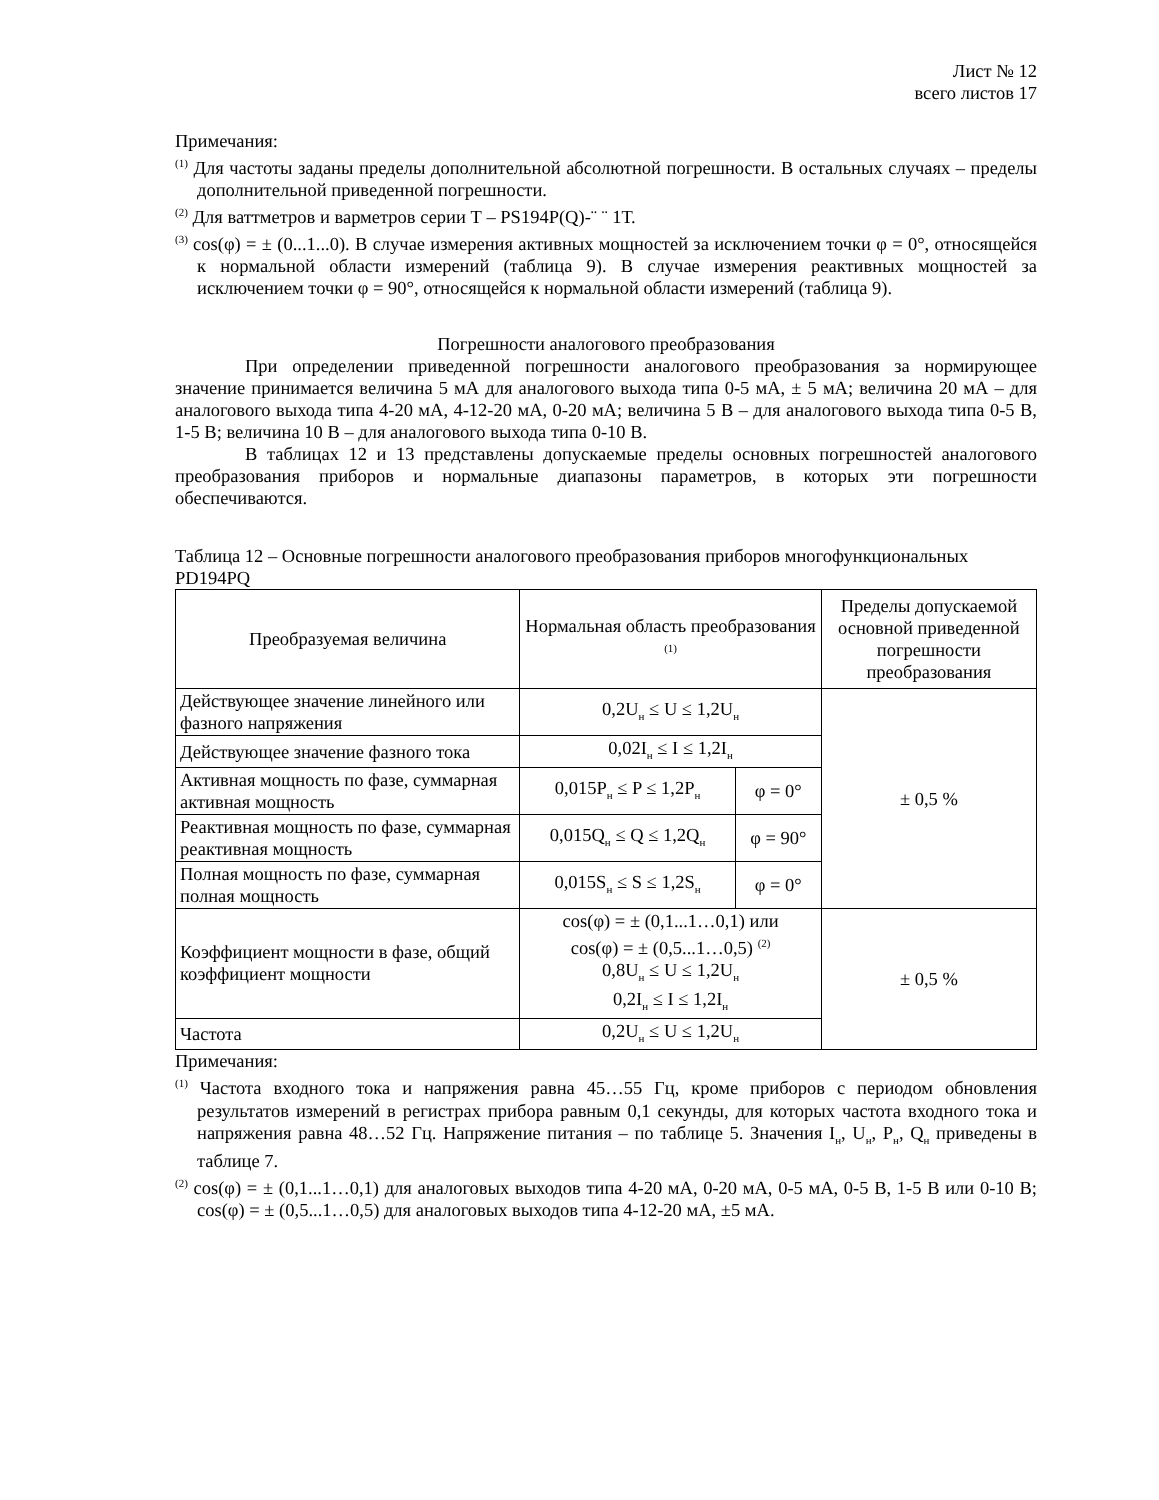Лист № 12
всего листов 17
Примечания:
<sup>(1)</sup> Для частоты заданы пределы дополнительной абсолютной погрешности. В остальных случаях – пределы дополнительной приведенной погрешности.
<sup>(2)</sup> Для ваттметров и варметров серии Т – PS194P(Q)-¨ ¨ 1Т.
<sup>(3)</sup> cos(φ) = ± (0...1...0). В случае измерения активных мощностей за исключением точки φ = 0°, относящейся к нормальной области измерений (таблица 9). В случае измерения реактивных мощностей за исключением точки φ = 90°, относящейся к нормальной области измерений (таблица 9).
Погрешности аналогового преобразования
При определении приведенной погрешности аналогового преобразования за нормирующее значение принимается величина 5 мА для аналогового выхода типа 0-5 мА, ± 5 мА; величина 20 мА – для аналогового выхода типа 4-20 мА, 4-12-20 мА, 0-20 мА; величина 5 В – для аналогового выхода типа 0-5 В, 1-5 В; величина 10 В – для аналогового выхода типа 0-10 В.
В таблицах 12 и 13 представлены допускаемые пределы основных погрешностей аналогового преобразования приборов и нормальные диапазоны параметров, в которых эти погрешности обеспечиваются.
Таблица 12 – Основные погрешности аналогового преобразования приборов многофункциональных PD194PQ
| Преобразуемая величина | Нормальная область преобразования <sup>(1)</sup> | | Пределы допускаемой основной приведенной погрешности преобразования |
| --- | --- | --- | --- |
| Действующее значение линейного или фазного напряжения | 0,2U<sub>н</sub> ≤ U ≤ 1,2U<sub>н</sub> | | ± 0,5 % |
| Действующее значение фазного тока | 0,02I<sub>н</sub> ≤ I ≤ 1,2I<sub>н</sub> | | |
| Активная мощность по фазе, суммарная активная мощность | 0,015P<sub>н</sub> ≤ P ≤ 1,2P<sub>н</sub> | φ = 0° | |
| Реактивная мощность по фазе, суммарная реактивная мощность | 0,015Q<sub>н</sub> ≤ Q ≤ 1,2Q<sub>н</sub> | φ = 90° | |
| Полная мощность по фазе, суммарная полная мощность | 0,015S<sub>н</sub> ≤ S ≤ 1,2S<sub>н</sub> | φ = 0° | |
| Коэффициент мощности в фазе, общий коэффициент мощности | cos(φ) = ± (0,1...1…0,1) или cos(φ) = ± (0,5...1…0,5) <sup>(2)</sup> 0,8U<sub>н</sub> ≤ U ≤ 1,2U<sub>н</sub> 0,2I<sub>н</sub> ≤ I ≤ 1,2I<sub>н</sub> | | ± 0,5 % |
| Частота | 0,2U<sub>н</sub> ≤ U ≤ 1,2U<sub>н</sub> | | |
Примечания:
<sup>(1)</sup> Частота входного тока и напряжения равна 45…55 Гц, кроме приборов с периодом обновления результатов измерений в регистрах прибора равным 0,1 секунды, для которых частота входного тока и напряжения равна 48…52 Гц. Напряжение питания – по таблице 5. Значения I<sub>н</sub>, U<sub>н</sub>, P<sub>н</sub>, Q<sub>н</sub> приведены в таблице 7.
<sup>(2)</sup> cos(φ) = ± (0,1...1…0,1) для аналоговых выходов типа 4-20 мА, 0-20 мА, 0-5 мА, 0-5 В, 1-5 В или 0-10 В; cos(φ) = ± (0,5...1…0,5) для аналоговых выходов типа 4-12-20 мА, ±5 мА.